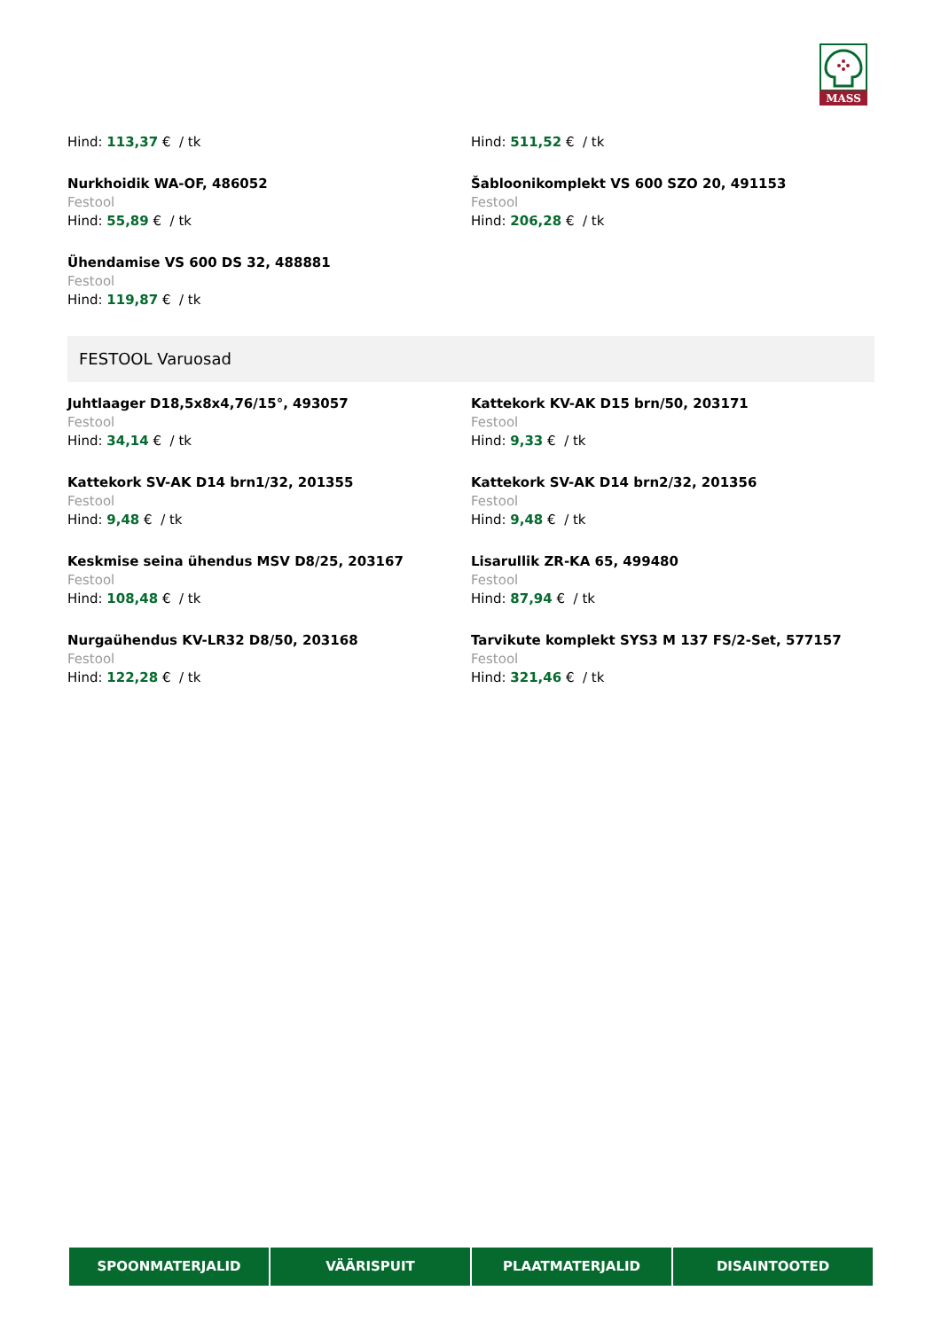MASS
Hind: 113,37 € / tk
Nurkhoidik WA-OF, 486052
Festool
Hind: 55,89 € / tk
Ühendamise VS 600 DS 32, 488881
Festool
Hind: 119,87 € / tk
Hind: 511,52 € / tk
Šabloonikomplekt VS 600 SZO 20, 491153
Festool
Hind: 206,28 € / tk
FESTOOL Varuosad
Juhtlaager D18,5x8x4,76/15°, 493057
Festool
Hind: 34,14 € / tk
Kattekork SV-AK D14 brn1/32, 201355
Festool
Hind: 9,48 € / tk
Keskmise seina ühendus MSV D8/25, 203167
Festool
Hind: 108,48 € / tk
Nurgaühendus KV-LR32 D8/50, 203168
Festool
Hind: 122,28 € / tk
Kattekork KV-AK D15 brn/50, 203171
Festool
Hind: 9,33 € / tk
Kattekork SV-AK D14 brn2/32, 201356
Festool
Hind: 9,48 € / tk
Lisarullik ZR-KA 65, 499480
Festool
Hind: 87,94 € / tk
Tarvikute komplekt SYS3 M 137 FS/2-Set, 577157
Festool
Hind: 321,46 € / tk
SPOONMATERJALID VÄÄRISPUIT PLAATMATERJALID DISAINTOOTED